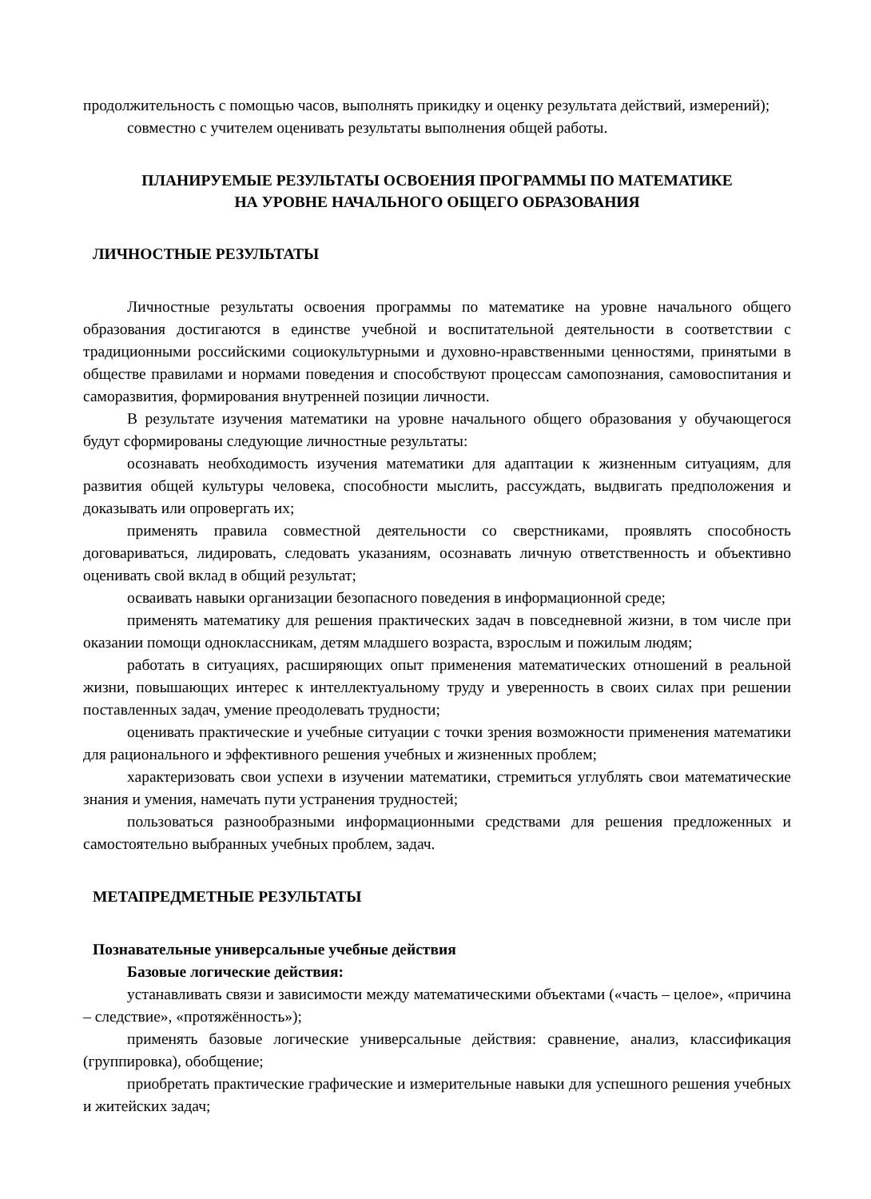продолжительность с помощью часов, выполнять прикидку и оценку результата действий, измерений);
совместно с учителем оценивать результаты выполнения общей работы.
ПЛАНИРУЕМЫЕ РЕЗУЛЬТАТЫ ОСВОЕНИЯ ПРОГРАММЫ ПО МАТЕМАТИКЕ
НА УРОВНЕ НАЧАЛЬНОГО ОБЩЕГО ОБРАЗОВАНИЯ
ЛИЧНОСТНЫЕ РЕЗУЛЬТАТЫ
Личностные результаты освоения программы по математике на уровне начального общего образования достигаются в единстве учебной и воспитательной деятельности в соответствии с традиционными российскими социокультурными и духовно-нравственными ценностями, принятыми в обществе правилами и нормами поведения и способствуют процессам самопознания, самовоспитания и саморазвития, формирования внутренней позиции личности.
В результате изучения математики на уровне начального общего образования у обучающегося будут сформированы следующие личностные результаты:
осознавать необходимость изучения математики для адаптации к жизненным ситуациям, для развития общей культуры человека, способности мыслить, рассуждать, выдвигать предположения и доказывать или опровергать их;
применять правила совместной деятельности со сверстниками, проявлять способность договариваться, лидировать, следовать указаниям, осознавать личную ответственность и объективно оценивать свой вклад в общий результат;
осваивать навыки организации безопасного поведения в информационной среде;
применять математику для решения практических задач в повседневной жизни, в том числе при оказании помощи одноклассникам, детям младшего возраста, взрослым и пожилым людям;
работать в ситуациях, расширяющих опыт применения математических отношений в реальной жизни, повышающих интерес к интеллектуальному труду и уверенность в своих силах при решении поставленных задач, умение преодолевать трудности;
оценивать практические и учебные ситуации с точки зрения возможности применения математики для рационального и эффективного решения учебных и жизненных проблем;
характеризовать свои успехи в изучении математики, стремиться углублять свои математические знания и умения, намечать пути устранения трудностей;
пользоваться разнообразными информационными средствами для решения предложенных и самостоятельно выбранных учебных проблем, задач.
МЕТАПРЕДМЕТНЫЕ РЕЗУЛЬТАТЫ
Познавательные универсальные учебные действия
Базовые логические действия:
устанавливать связи и зависимости между математическими объектами («часть – целое», «причина – следствие», «протяжённость»);
применять базовые логические универсальные действия: сравнение, анализ, классификация (группировка), обобщение;
приобретать практические графические и измерительные навыки для успешного решения учебных и житейских задач;